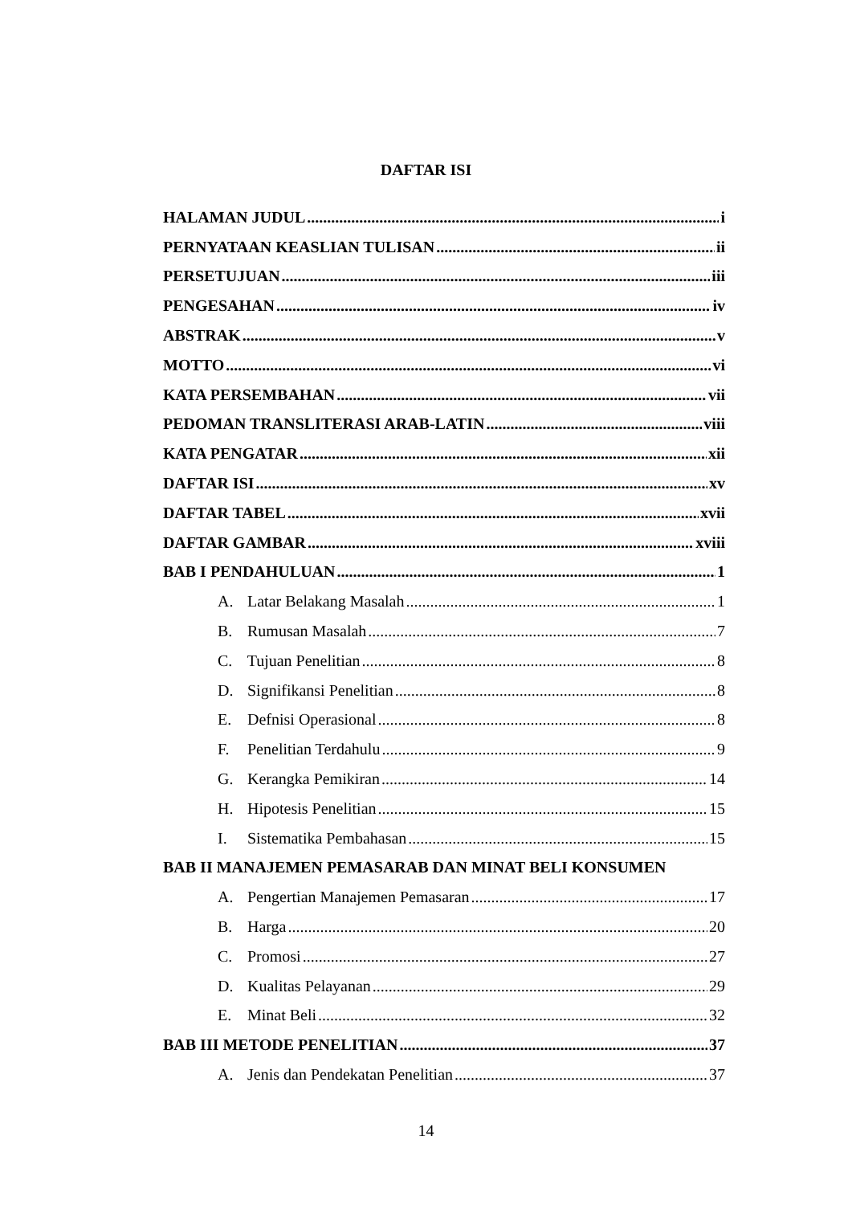DAFTAR ISI
HALAMAN JUDUL i
PERNYATAAN KEASLIAN TULISAN ii
PERSETUJUAN iii
PENGESAHAN iv
ABSTRAK v
MOTTO vi
KATA PERSEMBAHAN vii
PEDOMAN TRANSLITERASI ARAB-LATIN viii
KATA PENGATAR xii
DAFTAR ISI xv
DAFTAR TABEL xvii
DAFTAR GAMBAR xviii
BAB I PENDAHULUAN 1
A. Latar Belakang Masalah 1
B. Rumusan Masalah 7
C. Tujuan Penelitian 8
D. Signifikansi Penelitian 8
E. Defnisi Operasional 8
F. Penelitian Terdahulu 9
G. Kerangka Pemikiran 14
H. Hipotesis Penelitian 15
I. Sistematika Pembahasan 15
BAB II MANAJEMEN PEMASARAB DAN MINAT BELI KONSUMEN
A. Pengertian Manajemen Pemasaran 17
B. Harga 20
C. Promosi 27
D. Kualitas Pelayanan 29
E. Minat Beli 32
BAB III METODE PENELITIAN 37
A. Jenis dan Pendekatan Penelitian 37
14